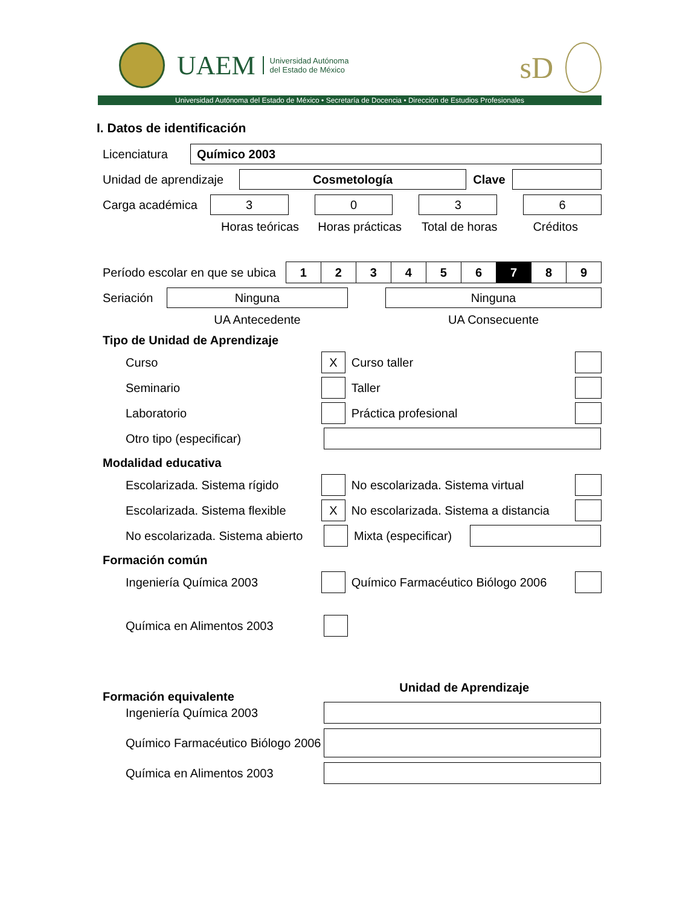UAEM
Universidad Autónoma
del Estado de México
sD
Universidad Autónoma del Estado de México • Secretaría de Docencia • Dirección de Estudios Profesionales
I. Datos de identificación
Licenciatura
Químico 2003
Unidad de aprendizaje
Cosmetología
Clave
Carga académica
3 0 3 6
Horas teóricas Horas prácticas Total de horas Créditos
Período escolar en que se ubica
| 1 | 2 | 3 | 4 | 5 | 6 | 7 | 8 | 9 |
Seriación
Ninguna Ninguna
UA Antecedente UA Consecuente
Tipo de Unidad de Aprendizaje
Curso
X
Curso taller
Seminario Taller
Laboratorio Práctica profesional
Otro tipo (especificar)
Modalidad educativa
Escolarizada. Sistema rígido
No escolarizada. Sistema virtual
Escolarizada. Sistema flexible
X
No escolarizada. Sistema a distancia
No escolarizada. Sistema abierto
Mixta (especificar)
Formación común
Ingeniería Química 2003
Químico Farmacéutico Biólogo 2006
Química en Alimentos 2003
Formación equivalente Unidad de Aprendizaje
Ingeniería Química 2003
Químico Farmacéutico Biólogo 2006
Química en Alimentos 2003